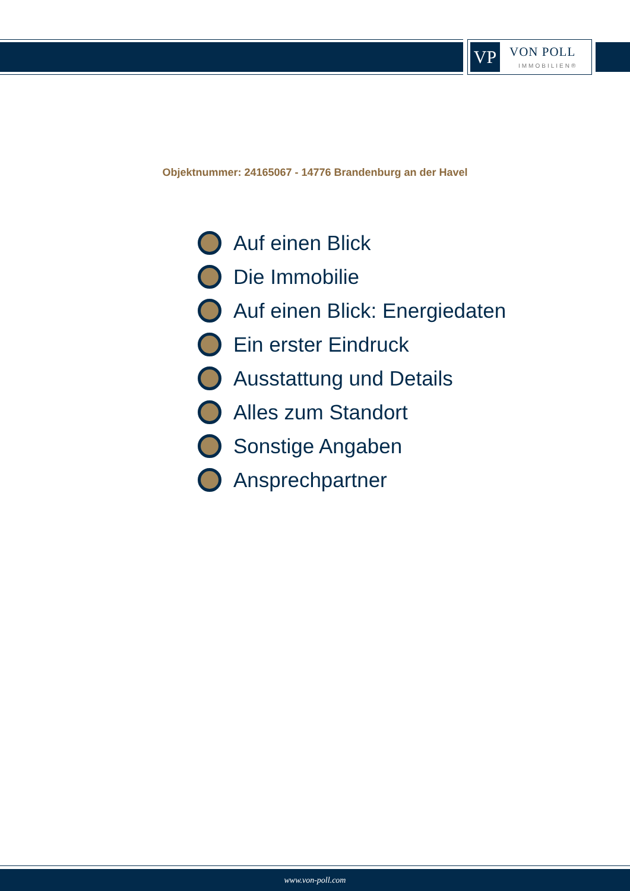VP VON POLL
IMMOBILIEN®
Objektnummer: 24165067 - 14776 Brandenburg an der Havel
Auf einen Blick
Die Immobilie
Auf einen Blick: Energiedaten
Ein erster Eindruck
Ausstattung und Details
Alles zum Standort
Sonstige Angaben
Ansprechpartner
www.von-poll.com